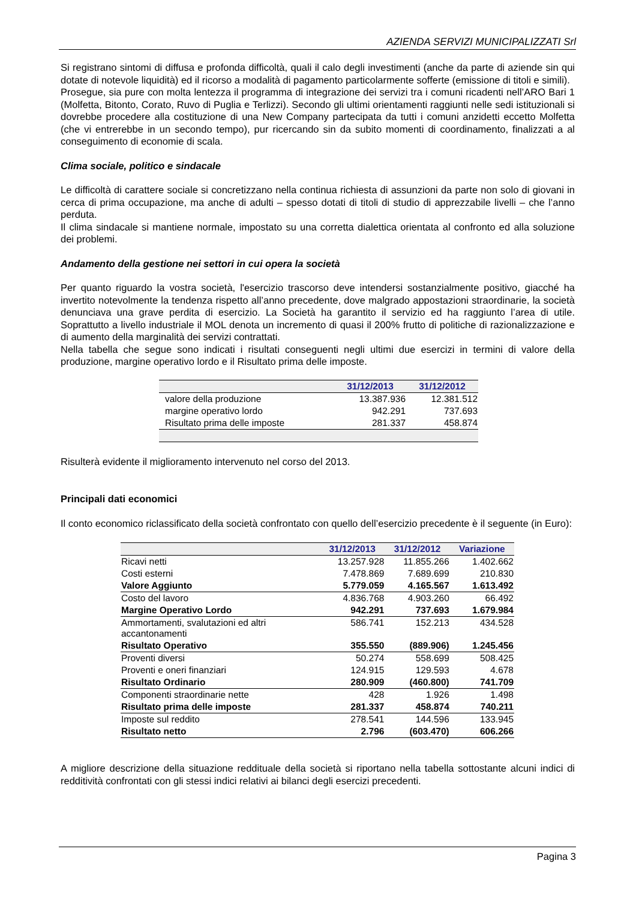AZIENDA SERVIZI MUNICIPALIZZATI Srl
Si registrano sintomi di diffusa e profonda difficoltà, quali il calo degli investimenti (anche da parte di aziende sin qui dotate di notevole liquidità) ed il ricorso a modalità di pagamento particolarmente sofferte (emissione di titoli e simili).
Prosegue, sia pure con molta lentezza il programma di integrazione dei servizi tra i comuni ricadenti nell’ARO Bari 1 (Molfetta, Bitonto, Corato, Ruvo di Puglia e Terlizzi). Secondo gli ultimi orientamenti raggiunti nelle sedi istituzionali si dovrebbe procedere alla costituzione di una New Company partecipata da tutti i comuni anzidetti eccetto Molfetta (che vi entrerebbe in un secondo tempo), pur ricercando sin da subito momenti di coordinamento, finalizzati a al conseguimento di economie di scala.
Clima sociale, politico e sindacale
Le difficoltà di carattere sociale si concretizzano nella continua richiesta di assunzioni da parte non solo di giovani in cerca di prima occupazione, ma anche di adulti – spesso dotati di titoli di studio di apprezzabile livelli – che l’anno perduta.
Il clima sindacale si mantiene normale, impostato su una corretta dialettica orientata al confronto ed alla soluzione dei problemi.
Andamento della gestione nei settori in cui opera la società
Per quanto riguardo la vostra società, l'esercizio trascorso deve intendersi sostanzialmente positivo, giacché ha invertito notevolmente la tendenza rispetto all’anno precedente, dove malgrado appostazioni straordinarie, la società denunciava una grave perdita di esercizio. La Società ha garantito il servizio ed ha raggiunto l’area di utile. Soprattutto a livello industriale il MOL denota un incremento di quasi il 200% frutto di politiche di razionalizzazione e di aumento della marginalità dei servizi contrattati.
Nella tabella che segue sono indicati i risultati conseguenti negli ultimi due esercizi in termini di valore della produzione, margine operativo lordo e il Risultato prima delle imposte.
| | 31/12/2013 | 31/12/2012 |
| --- | --- | --- |
| valore della produzione | 13.387.936 | 12.381.512 |
| margine operativo lordo | 942.291 | 737.693 |
| Risultato prima delle imposte | 281.337 | 458.874 |
Risulterà evidente il miglioramento intervenuto nel corso del 2013.
Principali dati economici
Il conto economico riclassificato della società confrontato con quello dell’esercizio precedente è il seguente (in Euro):
| | 31/12/2013 | 31/12/2012 | Variazione |
| --- | --- | --- | --- |
| Ricavi netti | 13.257.928 | 11.855.266 | 1.402.662 |
| Costi esterni | 7.478.869 | 7.689.699 | 210.830 |
| Valore Aggiunto | 5.779.059 | 4.165.567 | 1.613.492 |
| Costo del lavoro | 4.836.768 | 4.903.260 | 66.492 |
| Margine Operativo Lordo | 942.291 | 737.693 | 1.679.984 |
| Ammortamenti, svalutazioni ed altri accantonamenti | 586.741 | 152.213 | 434.528 |
| Risultato Operativo | 355.550 | (889.906) | 1.245.456 |
| Proventi diversi | 50.274 | 558.699 | 508.425 |
| Proventi e oneri finanziari | 124.915 | 129.593 | 4.678 |
| Risultato Ordinario | 280.909 | (460.800) | 741.709 |
| Componenti straordinarie nette | 428 | 1.926 | 1.498 |
| Risultato prima delle imposte | 281.337 | 458.874 | 740.211 |
| Imposte sul reddito | 278.541 | 144.596 | 133.945 |
| Risultato netto | 2.796 | (603.470) | 606.266 |
A migliore descrizione della situazione reddituale della società si riportano nella tabella sottostante alcuni indici di redditività confrontati con gli stessi indici relativi ai bilanci degli esercizi precedenti.
Pagina 3